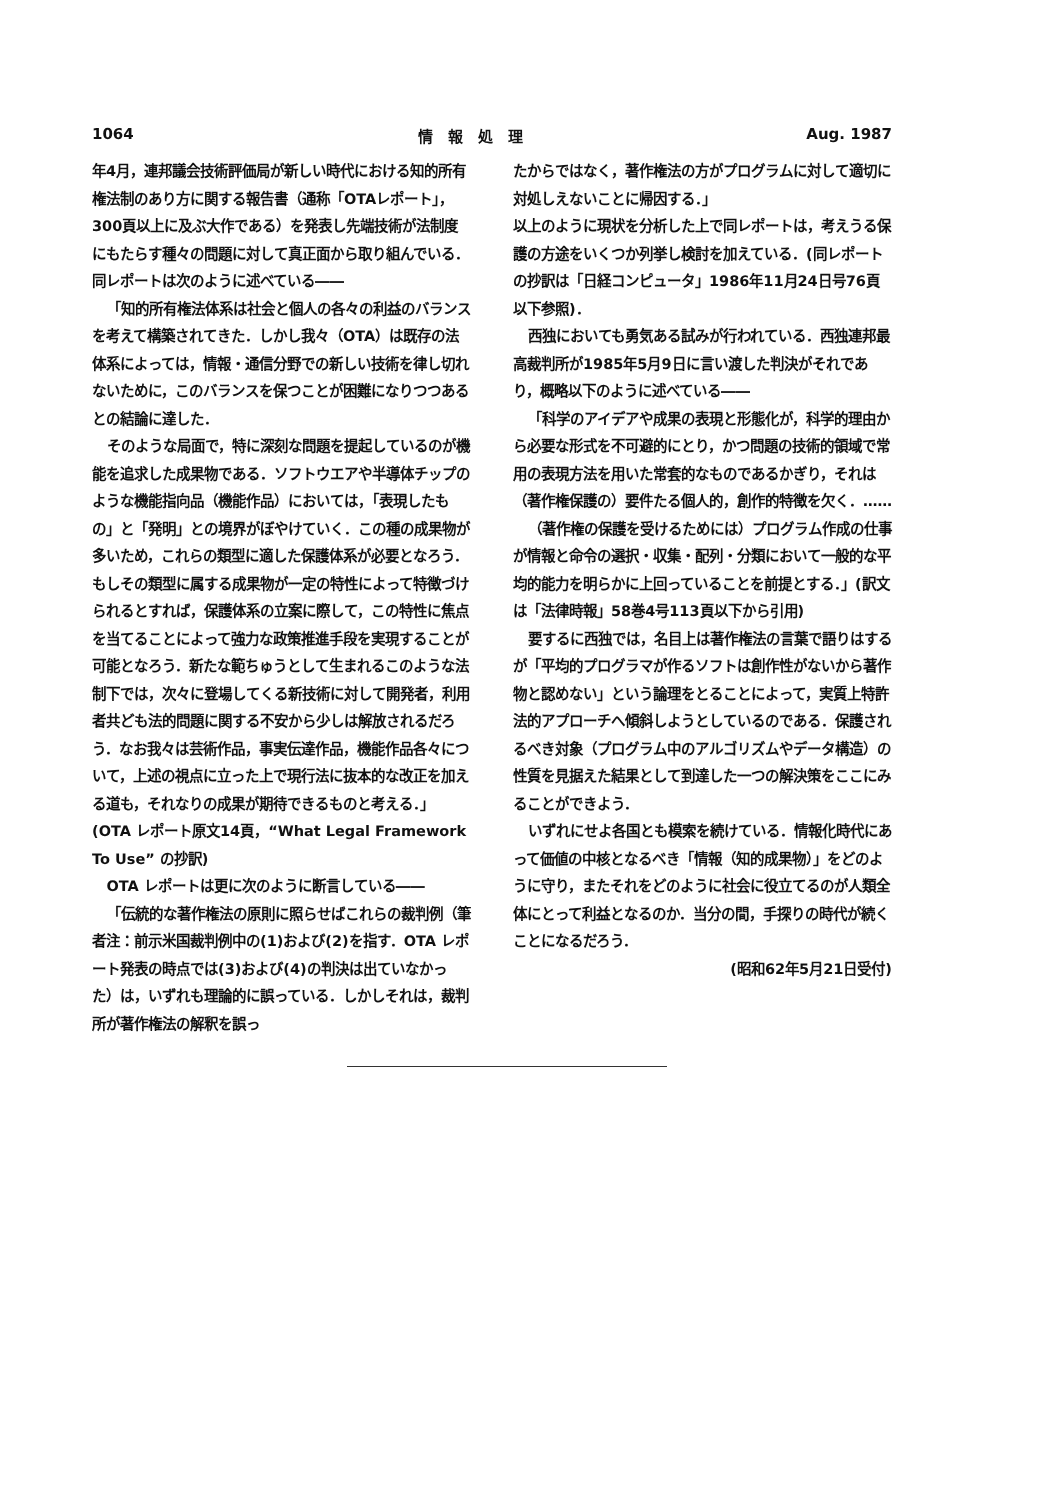1064 情　報　処　理 Aug. 1987
年4月，連邦議会技術評価局が新しい時代における知的所有権法制のあり方に関する報告書（通称「OTAレポート」，300頁以上に及ぶ大作である）を発表し先端技術が法制度にもたらす種々の問題に対して真正面から取り組んでいる．同レポートは次のように述べている――
「知的所有権法体系は社会と個人の各々の利益のバランスを考えて構築されてきた．しかし我々（OTA）は既存の法体系によっては，情報・通信分野での新しい技術を律し切れないために，このバランスを保つことが困難になりつつあるとの結論に達した．
そのような局面で，特に深刻な問題を提起しているのが機能を追求した成果物である．ソフトウエアや半導体チップのような機能指向品（機能作品）においては，「表現したもの」と「発明」との境界がぼやけていく．この種の成果物が多いため，これらの類型に適した保護体系が必要となろう．もしその類型に属する成果物が一定の特性によって特徴づけられるとすれば，保護体系の立案に際して，この特性に焦点を当てることによって強力な政策推進手段を実現することが可能となろう．新たな範ちゅうとして生まれるこのような法制下では，次々に登場してくる新技術に対して開発者，利用者共ども法的問題に関する不安から少しは解放されるだろう．なお我々は芸術作品，事実伝達作品，機能作品各々について，上述の視点に立った上で現行法に抜本的な改正を加える道も，それなりの成果が期待できるものと考える．」(OTA レポート原文14頁，“What Legal Framework To Use” の抄訳)
OTA レポートは更に次のように断言している――
「伝統的な著作権法の原則に照らせばこれらの裁判例（筆者注：前示米国裁判例中の(1)および(2)を指す．OTA レポート発表の時点では(3)および(4)の判決は出ていなかった）は，いずれも理論的に誤っている．しかしそれは，裁判所が著作権法の解釈を誤っ
たからではなく，著作権法の方がプログラムに対して適切に対処しえないことに帰因する．」
以上のように現状を分析した上で同レポートは，考えうる保護の方途をいくつか列挙し検討を加えている．(同レポートの抄訳は「日経コンピュータ」1986年11月24日号76頁以下参照)．
西独においても勇気ある試みが行われている．西独連邦最高裁判所が1985年5月9日に言い渡した判決がそれであり，概略以下のように述べている――
「科学のアイデアや成果の表現と形態化が，科学的理由から必要な形式を不可避的にとり，かつ問題の技術的領域で常用の表現方法を用いた常套的なものであるかぎり，それは（著作権保護の）要件たる個人的，創作的特徴を欠く．……
（著作権の保護を受けるためには）プログラム作成の仕事が情報と命令の選択・収集・配列・分類において一般的な平均的能力を明らかに上回っていることを前提とする．」(訳文は「法律時報」58巻4号113頁以下から引用)
要するに西独では，名目上は著作権法の言葉で語りはするが「平均的プログラマが作るソフトは創作性がないから著作物と認めない」という論理をとることによって，実質上特許法的アプローチへ傾斜しようとしているのである．保護されるべき対象（プログラム中のアルゴリズムやデータ構造）の性質を見据えた結果として到達した一つの解決策をここにみることができよう．
いずれにせよ各国とも模索を続けている．情報化時代にあって価値の中核となるべき「情報（知的成果物）」をどのように守り，またそれをどのように社会に役立てるのが人類全体にとって利益となるのか．当分の間，手探りの時代が続くことになるだろう．
(昭和62年5月21日受付)